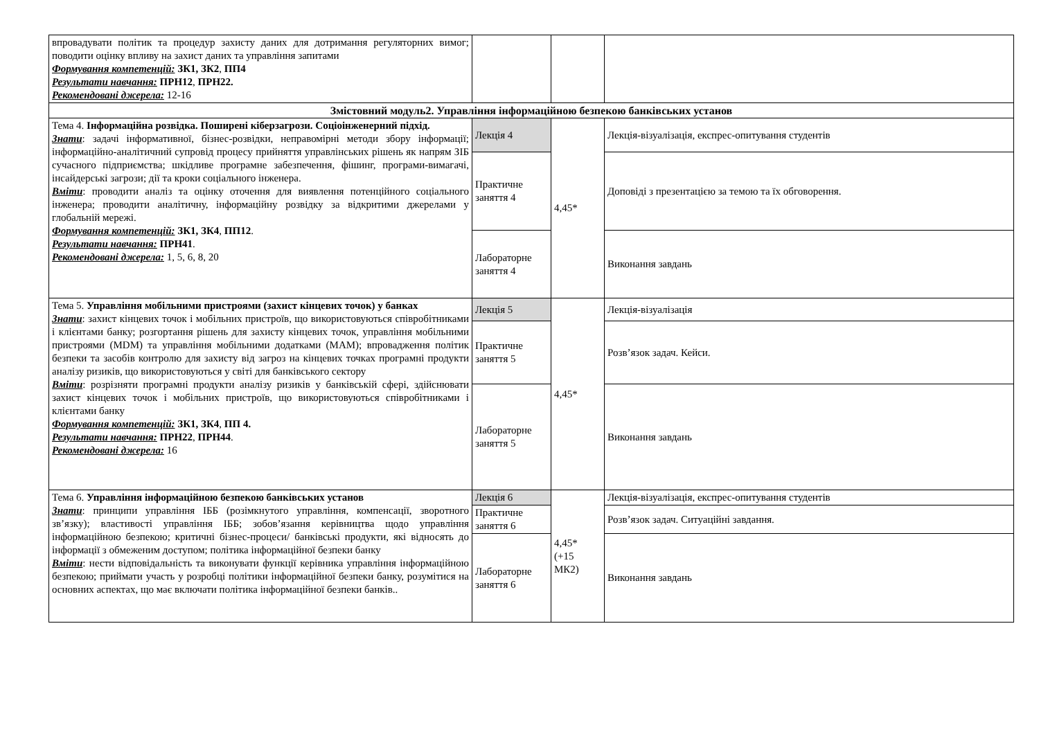| впровадувати політик та процедур захисту даних для дотримання регуляторних вимог; поводити оцінку впливу на захист даних та управління запитами Формування компетенцій: ЗК1, ЗК2 , ПП4 Результати навчання: ПРН12 , ПРН22. Рекомендовані джерела: 12-16 | | | |
| Змістовний модуль2. Управління інформаційною безпекою банківських установ | | | |
| Тема 4. Інформаційна розвідка. Поширені кіберзагрози. Соціоінженерний підхід. Знати : задачі інформативної, бізнес-розвідки, неправомірні методи збору інформації; інформаційно-аналітичний супровід процесу прийняття управлінських рішень як напрям ЗІБ сучасного підприємства; шкідливе програмне забезпечення, фішинг, програми-вимагачі, інсайдерські загрози; дії та кроки соціального інженера. Вміти : проводити аналіз та оцінку оточення для виявлення потенційного соціального інженера; проводити аналітичну, інформаційну розвідку за відкритими джерелами у глобальній мережі. Формування компетенцій: ЗК1, ЗК4 , ПП12 . Результати навчання: ПРН41 . Рекомендовані джерела: 1, 5, 6, 8, 20 | Лекція 4 | 4,45* | Лекція-візуалізація, експрес-опитування студентів |
| | Практичне заняття 4 | | Доповіді з презентацією за темою та їх обговорення. |
| | Лабораторне заняття 4 | | Виконання завдань |
| Тема 5. Управління мобільними пристроями (захист кінцевих точок) у банках Знати : захист кінцевих точок і мобільних пристроїв, що використовуються співробітниками і клієнтами банку; розгортання рішень для захисту кінцевих точок, управління мобільними пристроями (MDM) та управління мобільними додатками (MAM); впровадження політик безпеки та засобів контролю для захисту від загроз на кінцевих точках програмні продукти аналізу ризиків, що використовуються у світі для банківського сектору Вміти : розрізняти програмні продукти аналізу ризиків у банківській сфері, здійснювати захист кінцевих точок і мобільних пристроїв, що використовуються співробітниками і клієнтами банку Формування компетенцій: ЗК1, ЗК4 , ПП 4. Результати навчання: ПРН22 , ПРН44 . Рекомендовані джерела: 16 | Лекція 5 | 4,45* | Лекція-візуалізація |
| | Практичне заняття 5 | | Розв’язок задач. Кейси. |
| | Лабораторне заняття 5 | | Виконання завдань |
| Тема 6. Управління інформаційною безпекою банківських установ Знати : принципи управління ІББ (розімкнутого управління, компенсації, зворотного зв’язку); властивості управління ІББ; зобов’язання керівництва щодо управління інформаційною безпекою; критичні бізнес-процеси/ банківські продукти, які відносять до інформації з обмеженим доступом; політика інформаційної безпеки банку Вміти : нести відповідальність та виконувати функції керівника управління інформаційною безпекою; приймати участь у розробці політики інформаційної безпеки банку, розумітися на основних аспектах, що має включати політика інформаційної безпеки банків.. | Лекція 6 | 4,45* (+15 МК2) | Лекція-візуалізація, експрес-опитування студентів |
| | Практичне заняття 6 | | Розв’язок задач. Ситуаційні завдання. |
| | Лабораторне заняття 6 | | Виконання завдань |